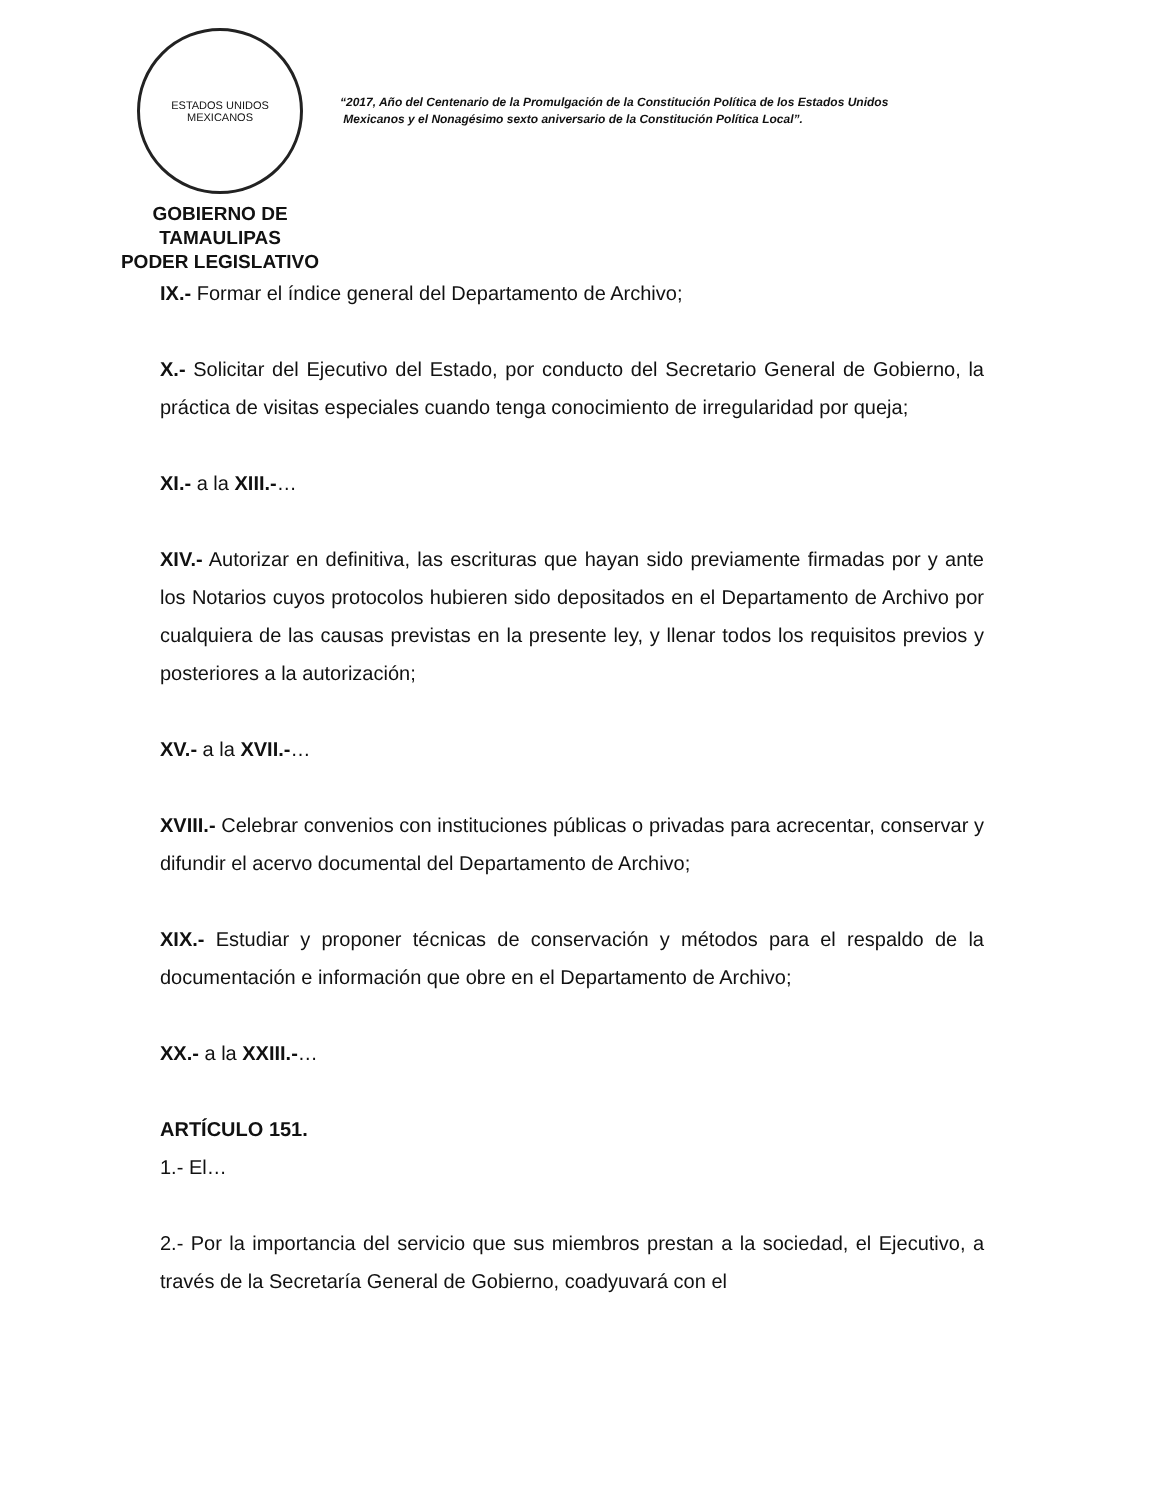ESTADOS UNIDOS MEXICANOS
GOBIERNO DE TAMAULIPAS
PODER LEGISLATIVO
“2017, Año del Centenario de la Promulgación de la Constitución Política de los Estados Unidos
Mexicanos y el Nonagésimo sexto aniversario de la Constitución Política Local”.
IX.- Formar el índice general del Departamento de Archivo;
X.- Solicitar del Ejecutivo del Estado, por conducto del Secretario General de Gobierno, la práctica de visitas especiales cuando tenga conocimiento de irregularidad por queja;
XI.- a la XIII.-…
XIV.- Autorizar en definitiva, las escrituras que hayan sido previamente firmadas por y ante los Notarios cuyos protocolos hubieren sido depositados en el Departamento de Archivo por cualquiera de las causas previstas en la presente ley, y llenar todos los requisitos previos y posteriores a la autorización;
XV.- a la XVII.-…
XVIII.- Celebrar convenios con instituciones públicas o privadas para acrecentar, conservar y difundir el acervo documental del Departamento de Archivo;
XIX.- Estudiar y proponer técnicas de conservación y métodos para el respaldo de la documentación e información que obre en el Departamento de Archivo;
XX.- a la XXIII.-…
ARTÍCULO 151.
1.- El…
2.- Por la importancia del servicio que sus miembros prestan a la sociedad, el Ejecutivo, a través de la Secretaría General de Gobierno, coadyuvará con el